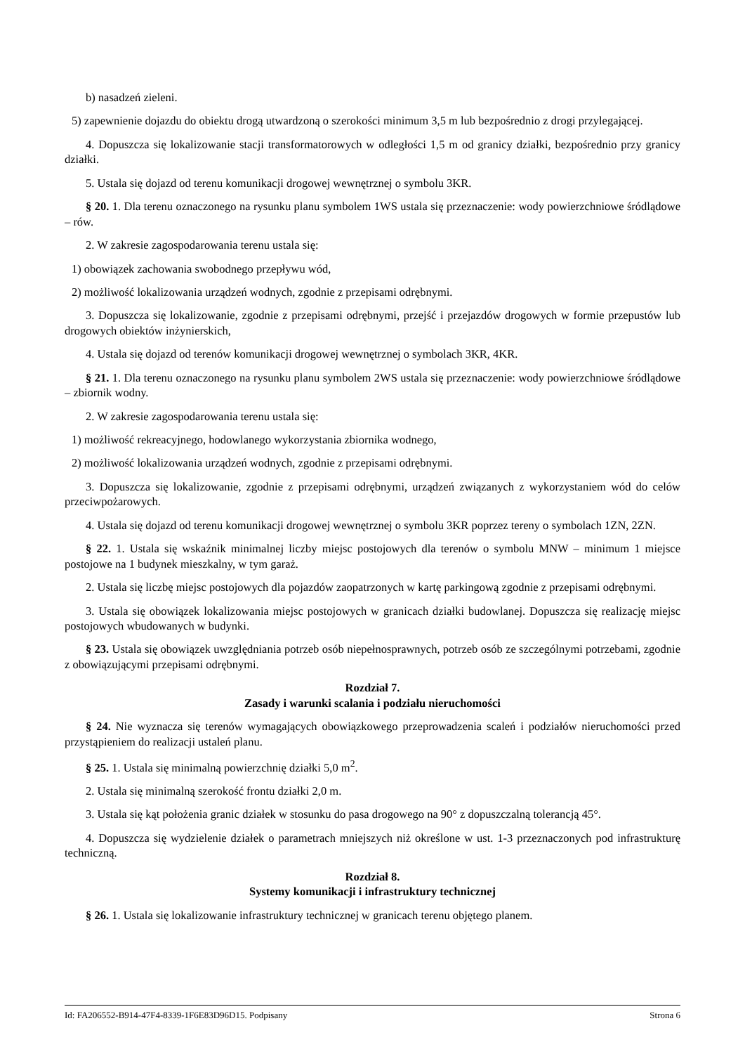b) nasadzeń zieleni.
5) zapewnienie dojazdu do obiektu drogą utwardzoną o szerokości minimum 3,5 m lub bezpośrednio z drogi przylegającej.
4. Dopuszcza się lokalizowanie stacji transformatorowych w odległości 1,5 m od granicy działki, bezpośrednio przy granicy działki.
5. Ustala się dojazd od terenu komunikacji drogowej wewnętrznej o symbolu 3KR.
§ 20. 1. Dla terenu oznaczonego na rysunku planu symbolem 1WS ustala się przeznaczenie: wody powierzchniowe śródlądowe – rów.
2. W zakresie zagospodarowania terenu ustala się:
1) obowiązek zachowania swobodnego przepływu wód,
2) możliwość lokalizowania urządzeń wodnych, zgodnie z przepisami odrębnymi.
3. Dopuszcza się lokalizowanie, zgodnie z przepisami odrębnymi, przejść i przejazdów drogowych w formie przepustów lub drogowych obiektów inżynierskich,
4. Ustala się dojazd od terenów komunikacji drogowej wewnętrznej o symbolach 3KR, 4KR.
§ 21. 1. Dla terenu oznaczonego na rysunku planu symbolem 2WS ustala się przeznaczenie: wody powierzchniowe śródlądowe – zbiornik wodny.
2. W zakresie zagospodarowania terenu ustala się:
1) możliwość rekreacyjnego, hodowlanego wykorzystania zbiornika wodnego,
2) możliwość lokalizowania urządzeń wodnych, zgodnie z przepisami odrębnymi.
3. Dopuszcza się lokalizowanie, zgodnie z przepisami odrębnymi, urządzeń związanych z wykorzystaniem wód do celów przeciwpożarowych.
4. Ustala się dojazd od terenu komunikacji drogowej wewnętrznej o symbolu 3KR poprzez tereny o symbolach 1ZN, 2ZN.
§ 22. 1. Ustala się wskaźnik minimalnej liczby miejsc postojowych dla terenów o symbolu MNW – minimum 1 miejsce postojowe na 1 budynek mieszkalny, w tym garaż.
2. Ustala się liczbę miejsc postojowych dla pojazdów zaopatrzonych w kartę parkingową zgodnie z przepisami odrębnymi.
3. Ustala się obowiązek lokalizowania miejsc postojowych w granicach działki budowlanej. Dopuszcza się realizację miejsc postojowych wbudowanych w budynki.
§ 23. Ustala się obowiązek uwzględniania potrzeb osób niepełnosprawnych, potrzeb osób ze szczególnymi potrzebami, zgodnie z obowiązującymi przepisami odrębnymi.
Rozdział 7.
Zasady i warunki scalania i podziału nieruchomości
§ 24. Nie wyznacza się terenów wymagających obowiązkowego przeprowadzenia scaleń i podziałów nieruchomości przed przystąpieniem do realizacji ustaleń planu.
§ 25. 1. Ustala się minimalną powierzchnię działki 5,0 m<sup>2</sup>.
2. Ustala się minimalną szerokość frontu działki 2,0 m.
3. Ustala się kąt położenia granic działek w stosunku do pasa drogowego na 90° z dopuszczalną tolerancją 45°.
4. Dopuszcza się wydzielenie działek o parametrach mniejszych niż określone w ust. 1-3 przeznaczonych pod infrastrukturę techniczną.
Rozdział 8.
Systemy komunikacji i infrastruktury technicznej
§ 26. 1. Ustala się lokalizowanie infrastruktury technicznej w granicach terenu objętego planem.
Id: FA206552-B914-47F4-8339-1F6E83D96D15. Podpisany Strona 6